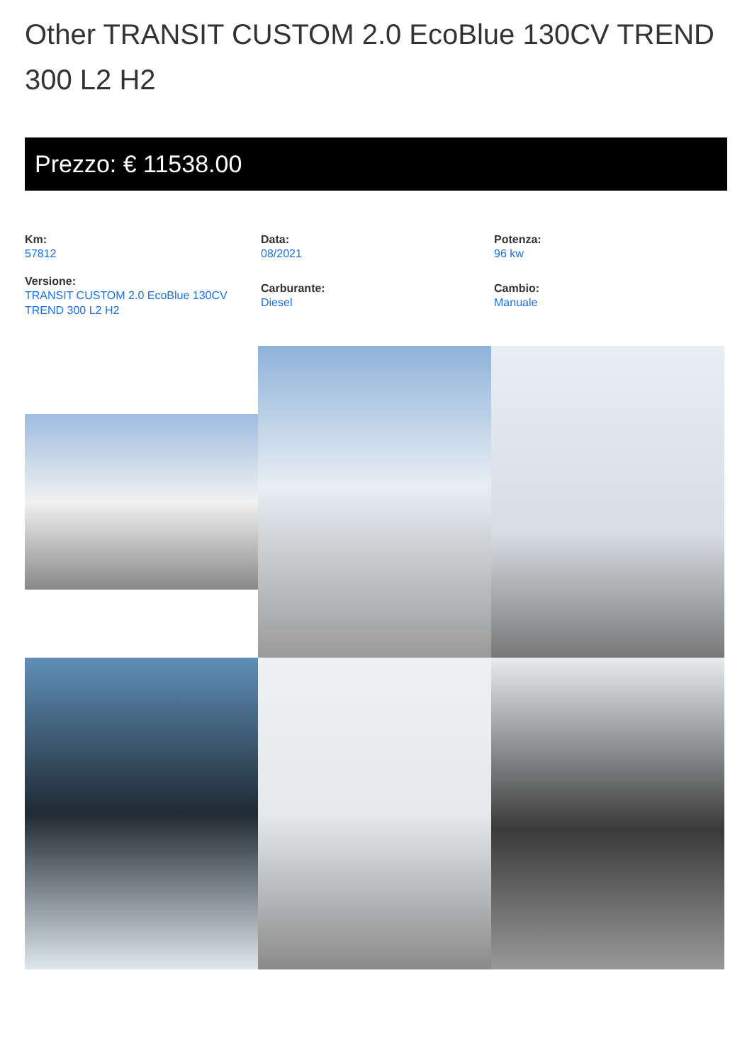Other TRANSIT CUSTOM 2.0 EcoBlue 130CV TREND 300 L2 H2
Prezzo: € 11538.00
Km:
57812
Data:
08/2021
Potenza:
96 kw
Versione:
TRANSIT CUSTOM 2.0 EcoBlue 130CV TREND 300 L2 H2
Carburante:
Diesel
Cambio:
Manuale